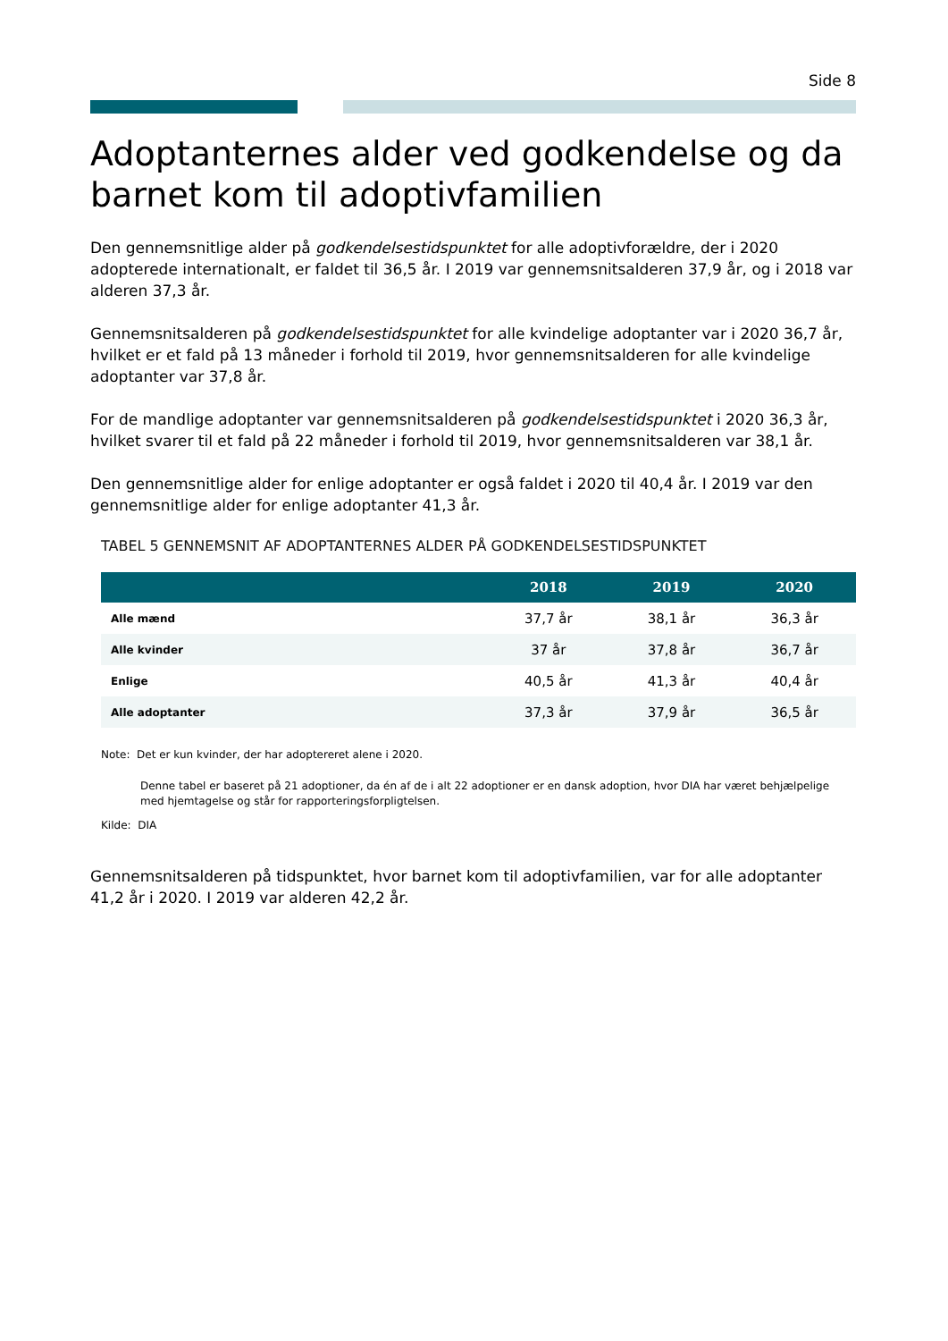Side 8
Adoptanternes alder ved godkendelse og da barnet kom til adoptivfamilien
Den gennemsnitlige alder på godkendelsestidspunktet for alle adoptivforældre, der i 2020 adopterede internationalt, er faldet til 36,5 år. I 2019 var gennemsnitsalderen 37,9 år, og i 2018 var alderen 37,3 år.
Gennemsnitsalderen på godkendelsestidspunktet for alle kvindelige adoptanter var i 2020 36,7 år, hvilket er et fald på 13 måneder i forhold til 2019, hvor gennemsnitsalderen for alle kvindelige adoptanter var 37,8 år.
For de mandlige adoptanter var gennemsnitsalderen på godkendelsestidspunktet i 2020 36,3 år, hvilket svarer til et fald på 22 måneder i forhold til 2019, hvor gennemsnitsalderen var 38,1 år.
Den gennemsnitlige alder for enlige adoptanter er også faldet i 2020 til 40,4 år. I 2019 var den gennemsnitlige alder for enlige adoptanter 41,3 år.
TABEL 5 GENNEMSNIT AF ADOPTANTERNES ALDER PÅ GODKENDELSESTIDSPUNKTET
| | 2018 | 2019 | 2020 |
| --- | --- | --- | --- |
| Alle mænd | 37,7 år | 38,1 år | 36,3 år |
| Alle kvinder | 37 år | 37,8 år | 36,7 år |
| Enlige | 40,5 år | 41,3 år | 40,4 år |
| Alle adoptanter | 37,3 år | 37,9 år | 36,5 år |
Note: Det er kun kvinder, der har adoptereret alene i 2020.
Denne tabel er baseret på 21 adoptioner, da én af de i alt 22 adoptioner er en dansk adoption, hvor DIA har været behjælpelige med hjemtagelse og står for rapporteringsforpligtelsen.
Kilde: DIA
Gennemsnitsalderen på tidspunktet, hvor barnet kom til adoptivfamilien, var for alle adoptanter 41,2 år i 2020. I 2019 var alderen 42,2 år.